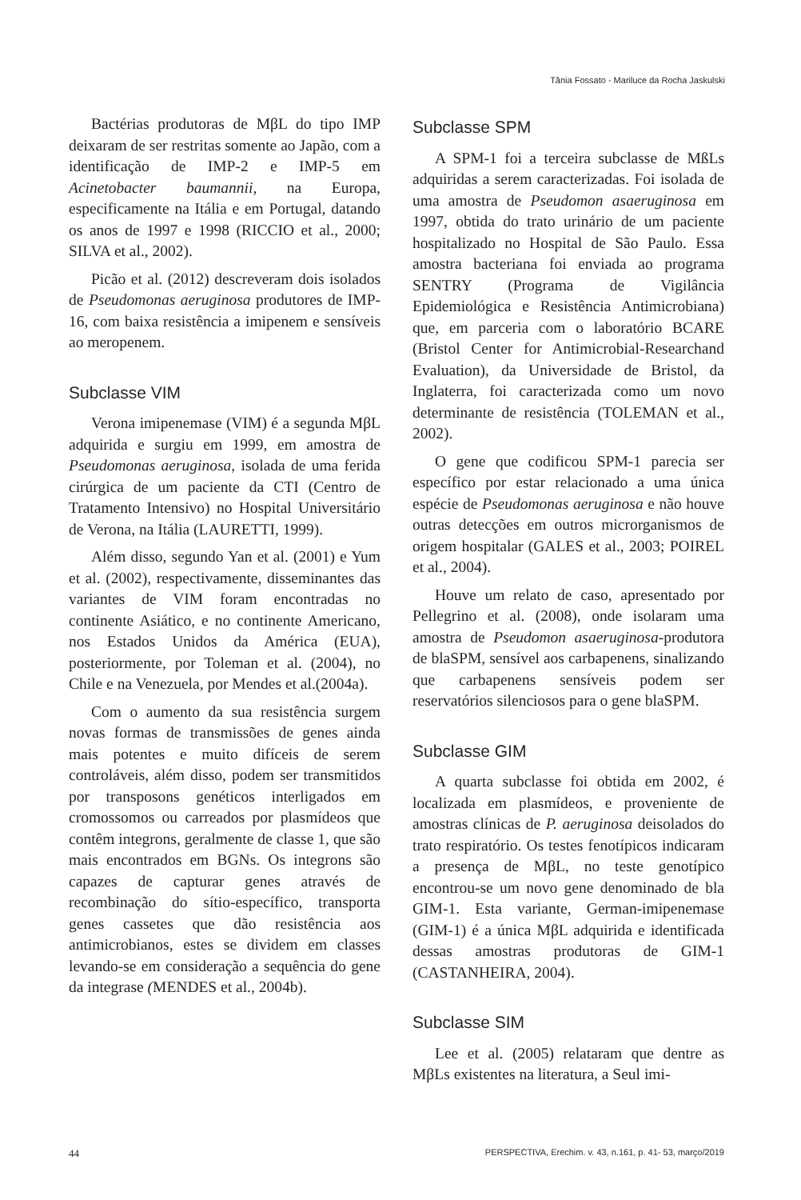Tânia Fossato - Mariluce da Rocha Jaskulski
Bactérias produtoras de MβL do tipo IMP deixaram de ser restritas somente ao Japão, com a identificação de IMP-2 e IMP-5 em Acinetobacter baumannii, na Europa, especificamente na Itália e em Portugal, datando os anos de 1997 e 1998 (RICCIO et al., 2000; SILVA et al., 2002).
Picão et al. (2012) descreveram dois isolados de Pseudomonas aeruginosa produtores de IMP-16, com baixa resistência a imipenem e sensíveis ao meropenem.
Subclasse VIM
Verona imipenemase (VIM) é a segunda MβL adquirida e surgiu em 1999, em amostra de Pseudomonas aeruginosa, isolada de uma ferida cirúrgica de um paciente da CTI (Centro de Tratamento Intensivo) no Hospital Universitário de Verona, na Itália (LAURETTI, 1999).
Além disso, segundo Yan et al. (2001) e Yum et al. (2002), respectivamente, disseminantes das variantes de VIM foram encontradas no continente Asiático, e no continente Americano, nos Estados Unidos da América (EUA), posteriormente, por Toleman et al. (2004), no Chile e na Venezuela, por Mendes et al.(2004a).
Com o aumento da sua resistência surgem novas formas de transmissões de genes ainda mais potentes e muito difíceis de serem controláveis, além disso, podem ser transmitidos por transposons genéticos interligados em cromossomos ou carreados por plasmídeos que contêm integrons, geralmente de classe 1, que são mais encontrados em BGNs. Os integrons são capazes de capturar genes através de recombinação do sítio-específico, transporta genes cassetes que dão resistência aos antimicrobianos, estes se dividem em classes levando-se em consideração a sequência do gene da integrase (MENDES et al., 2004b).
Subclasse SPM
A SPM-1 foi a terceira subclasse de MßLs adquiridas a serem caracterizadas. Foi isolada de uma amostra de Pseudomon asaeruginosa em 1997, obtida do trato urinário de um paciente hospitalizado no Hospital de São Paulo. Essa amostra bacteriana foi enviada ao programa SENTRY (Programa de Vigilância Epidemiológica e Resistência Antimicrobiana) que, em parceria com o laboratório BCARE (Bristol Center for Antimicrobial-Researchand Evaluation), da Universidade de Bristol, da Inglaterra, foi caracterizada como um novo determinante de resistência (TOLEMAN et al., 2002).
O gene que codificou SPM-1 parecia ser específico por estar relacionado a uma única espécie de Pseudomonas aeruginosa e não houve outras detecções em outros microrganismos de origem hospitalar (GALES et al., 2003; POIREL et al., 2004).
Houve um relato de caso, apresentado por Pellegrino et al. (2008), onde isolaram uma amostra de Pseudomon asaeruginosa-produtora de blaSPM, sensível aos carbapenens, sinalizando que carbapenens sensíveis podem ser reservatórios silenciosos para o gene blaSPM.
Subclasse GIM
A quarta subclasse foi obtida em 2002, é localizada em plasmídeos, e proveniente de amostras clínicas de P. aeruginosa deisolados do trato respiratório. Os testes fenotípicos indicaram a presença de MβL, no teste genotípico encontrou-se um novo gene denominado de bla GIM-1. Esta variante, German-imipenemase (GIM-1) é a única MβL adquirida e identificada dessas amostras produtoras de GIM-1 (CASTANHEIRA, 2004).
Subclasse SIM
Lee et al. (2005) relataram que dentre as MβLs existentes na literatura, a Seul imi-
44 PERSPECTIVA, Erechim. v. 43, n.161, p. 41- 53, março/2019